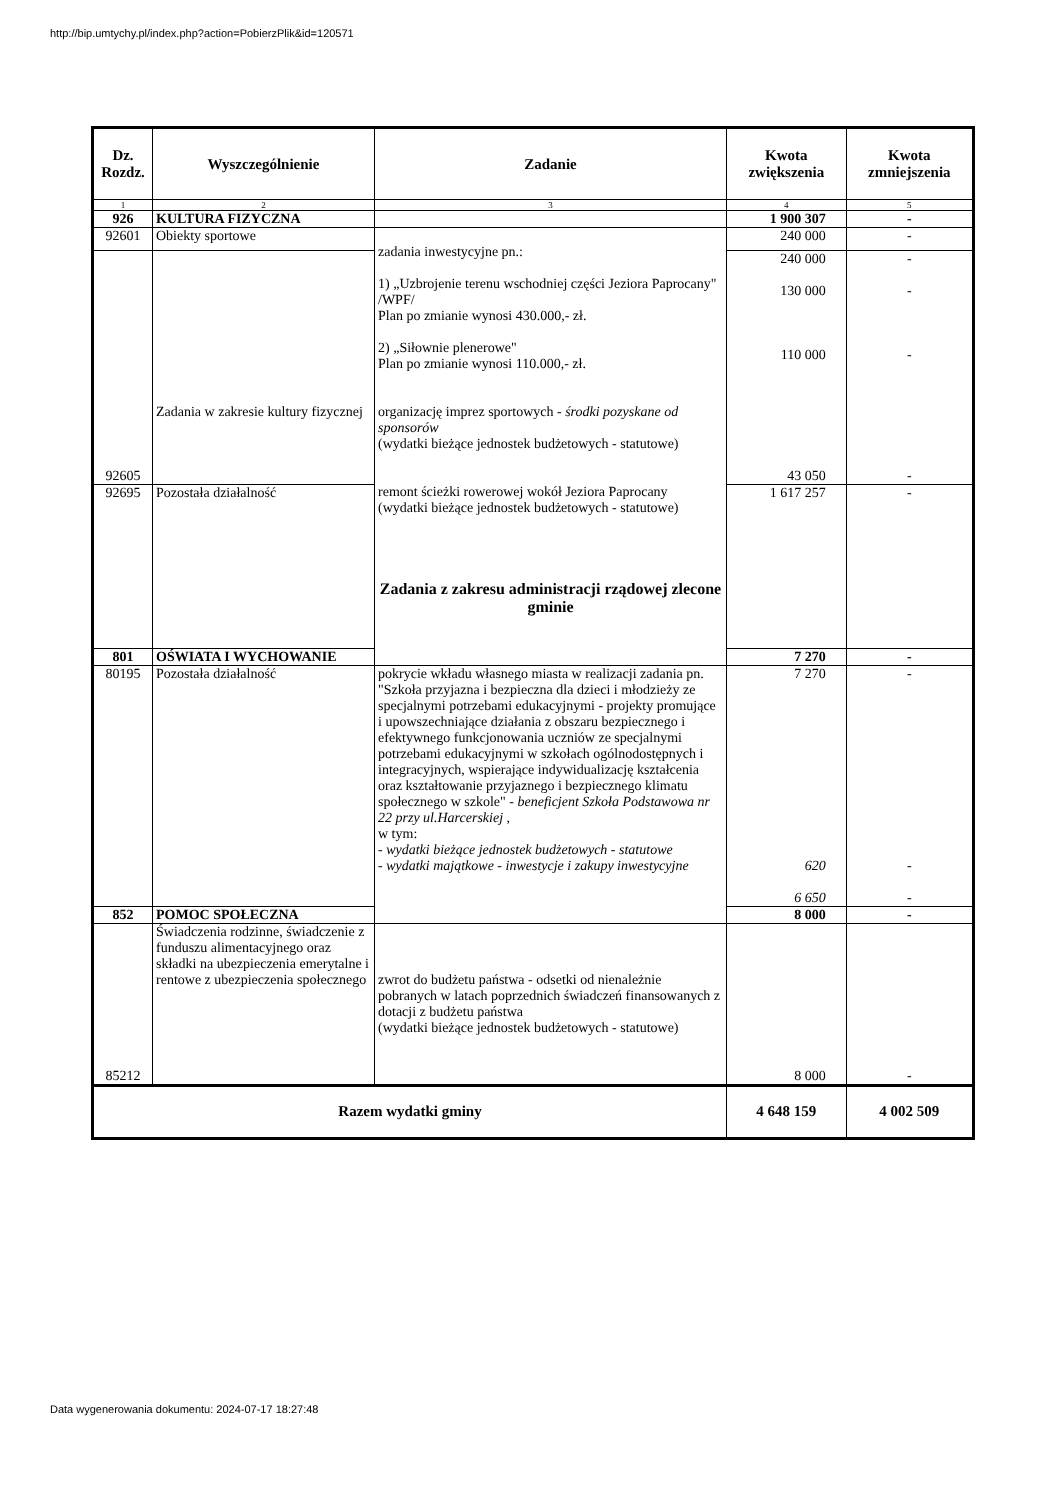http://bip.umtychy.pl/index.php?action=PobierzPlik&id=120571
| Dz. Rozdz. | Wyszczególnienie | Zadanie | Kwota zwiększenia | Kwota zmniejszenia |
| --- | --- | --- | --- | --- |
| 1 | 2 | 3 | 4 | 5 |
| 926 | KULTURA FIZYCZNA | | 1 900 307 | - |
| 92601 | Obiekty sportowe | zadania inwestycyjne pn.: 1) „Uzbrojenie terenu wschodniej części Jeziora Paprocany" /WPF/ Plan po zmianie wynosi 430.000,- zł. 2) „Siłownie plenerowe" Plan po zmianie wynosi 110.000,- zł. | 240 000 | - |
| | | | 240 000 130 000 110 000 | - - - |
| 92605 | Zadania w zakresie kultury fizycznej | organizację imprez sportowych - środki pozyskane od sponsorów (wydatki bieżące jednostek budżetowych - statutowe) | 43 050 | - |
| 92695 | Pozostała działalność | remont ścieżki rowerowej wokół Jeziora Paprocany (wydatki bieżące jednostek budżetowych - statutowe) Zadania z zakresu administracji rządowej zlecone gminie | 1 617 257 | - |
| 801 | OŚWIATA I WYCHOWANIE | | 7 270 | - |
| 80195 | Pozostała działalność | pokrycie wkładu własnego miasta w realizacji zadania pn. "Szkoła przyjazna i bezpieczna dla dzieci i młodzieży ze specjalnymi potrzebami edukacyjnymi - projekty promujące i upowszechniające działania z obszaru bezpiecznego i efektywnego funkcjonowania uczniów ze specjalnymi potrzebami edukacyjnymi w szkołach ogólnodostępnych i integracyjnych, wspierające indywidualizację kształcenia oraz kształtowanie przyjaznego i bezpiecznego klimatu społecznego w szkole" - beneficjent Szkoła Podstawowa nr 22 przy ul.Harcerskiej , w tym: - wydatki bieżące jednostek budżetowych - statutowe - wydatki majątkowe - inwestycje i zakupy inwestycyjne | 7 270 620 6 650 | - - - |
| 852 | POMOC SPOŁECZNA | | 8 000 | - |
| 85212 | Świadczenia rodzinne, świadczenie z funduszu alimentacyjnego oraz składki na ubezpieczenia emerytalne i rentowe z ubezpieczenia społecznego | zwrot do budżetu państwa - odsetki od nienależnie pobranych w latach poprzednich świadczeń finansowanych z dotacji z budżetu państwa (wydatki bieżące jednostek budżetowych - statutowe) | 8 000 | - |
| Razem wydatki gminy | | | 4 648 159 | 4 002 509 |
Data wygenerowania dokumentu: 2024-07-17 18:27:48